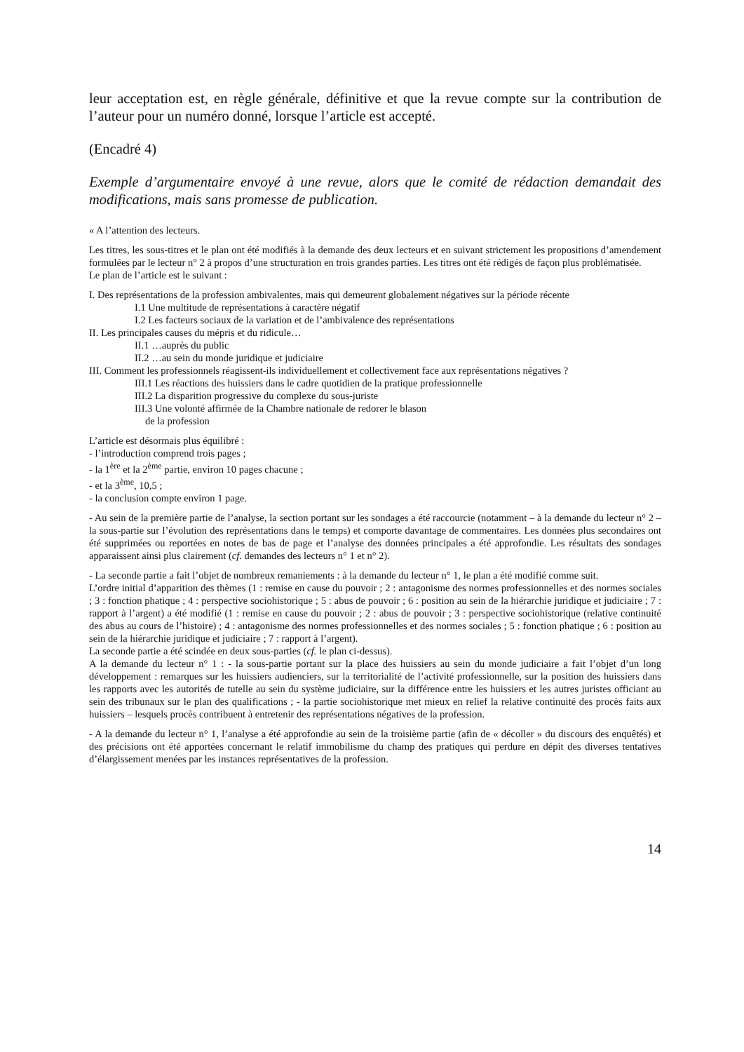leur acceptation est, en règle générale, définitive et que la revue compte sur la contribution de l’auteur pour un numéro donné, lorsque l’article est accepté.
(Encadré 4)
Exemple d’argumentaire envoyé à une revue, alors que le comité de rédaction demandait des modifications, mais sans promesse de publication.
« A l’attention des lecteurs.
Les titres, les sous-titres et le plan ont été modifiés à la demande des deux lecteurs et en suivant strictement les propositions d’amendement formulées par le lecteur n° 2 à propos d’une structuration en trois grandes parties. Les titres ont été rédigés de façon plus problématisée.
Le plan de l’article est le suivant :
I. Des représentations de la profession ambivalentes, mais qui demeurent globalement négatives sur la période récente
I.1 Une multitude de représentations à caractère négatif
I.2 Les facteurs sociaux de la variation et de l’ambivalence des représentations
II. Les principales causes du mépris et du ridicule…
II.1 …auprès du public
II.2 …au sein du monde juridique et judiciaire
III. Comment les professionnels réagissent-ils individuellement et collectivement face aux représentations négatives ?
III.1 Les réactions des huissiers dans le cadre quotidien de la pratique professionnelle
III.2 La disparition progressive du complexe du sous-juriste
III.3 Une volonté affirmée de la Chambre nationale de redorer le blason
de la profession
L’article est désormais plus équilibré :
- l’introduction comprend trois pages ;
- la 1<sup>ère</sup> et la 2<sup>ème</sup> partie, environ 10 pages chacune ;
- et la 3<sup>ème</sup>, 10,5 ;
- la conclusion compte environ 1 page.
- Au sein de la première partie de l’analyse, la section portant sur les sondages a été raccourcie (notamment – à la demande du lecteur n° 2 – la sous-partie sur l’évolution des représentations dans le temps) et comporte davantage de commentaires. Les données plus secondaires ont été supprimées ou reportées en notes de bas de page et l’analyse des données principales a été approfondie. Les résultats des sondages apparaissent ainsi plus clairement (cf. demandes des lecteurs n° 1 et n° 2).
- La seconde partie a fait l’objet de nombreux remaniements : à la demande du lecteur n° 1, le plan a été modifié comme suit.
L’ordre initial d’apparition des thèmes (1 : remise en cause du pouvoir ; 2 : antagonisme des normes professionnelles et des normes sociales ; 3 : fonction phatique ; 4 : perspective sociohistorique ; 5 : abus de pouvoir ; 6 : position au sein de la hiérarchie juridique et judiciaire ; 7 : rapport à l’argent) a été modifié (1 : remise en cause du pouvoir ; 2 : abus de pouvoir ; 3 : perspective sociohistorique (relative continuité des abus au cours de l’histoire) ; 4 : antagonisme des normes professionnelles et des normes sociales ; 5 : fonction phatique ; 6 : position au sein de la hiérarchie juridique et judiciaire ; 7 : rapport à l’argent).
La seconde partie a été scindée en deux sous-parties (cf. le plan ci-dessus).
A la demande du lecteur n° 1 : - la sous-partie portant sur la place des huissiers au sein du monde judiciaire a fait l’objet d’un long développement : remarques sur les huissiers audienciers, sur la territorialité de l’activité professionnelle, sur la position des huissiers dans les rapports avec les autorités de tutelle au sein du système judiciaire, sur la différence entre les huissiers et les autres juristes officiant au sein des tribunaux sur le plan des qualifications ; - la partie sociohistorique met mieux en relief la relative continuité des procès faits aux huissiers – lesquels procès contribuent à entretenir des représentations négatives de la profession.
- A la demande du lecteur n° 1, l’analyse a été approfondie au sein de la troisième partie (afin de « décoller » du discours des enquêtés) et des précisions ont été apportées concernant le relatif immobilisme du champ des pratiques qui perdure en dépit des diverses tentatives d’élargissement menées par les instances représentatives de la profession.
14